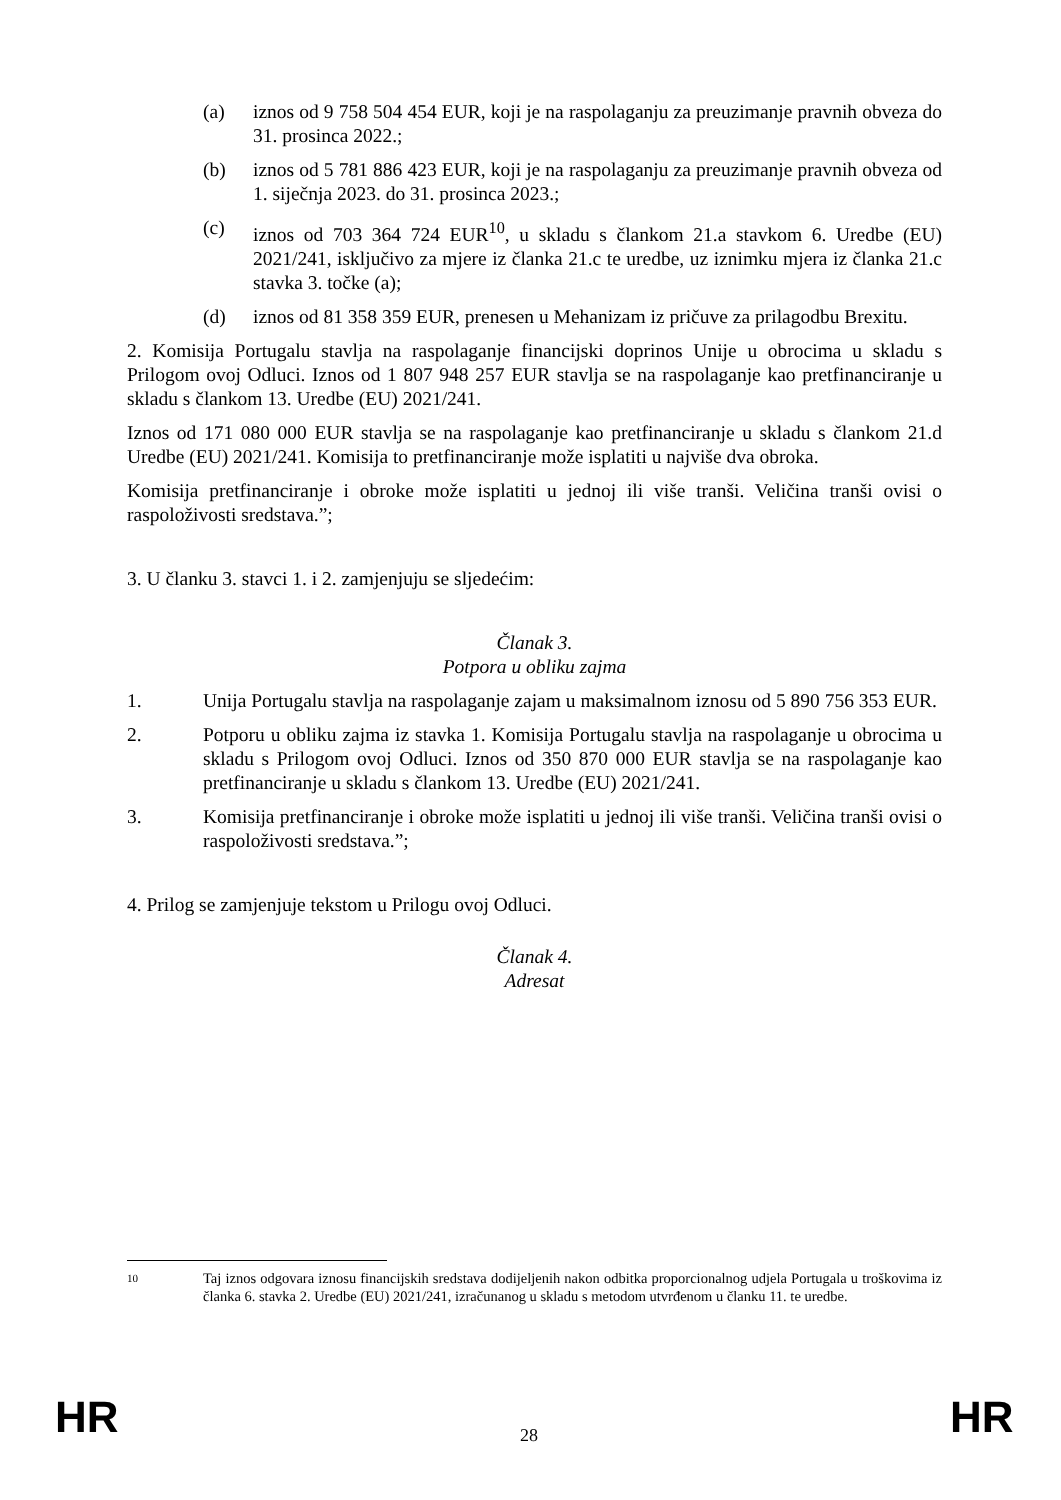(a) iznos od 9 758 504 454 EUR, koji je na raspolaganju za preuzimanje pravnih obveza do 31. prosinca 2022.;
(b) iznos od 5 781 886 423 EUR, koji je na raspolaganju za preuzimanje pravnih obveza od 1. siječnja 2023. do 31. prosinca 2023.;
(c) iznos od 703 364 724 EUR<sup>10</sup>, u skladu s člankom 21.a stavkom 6. Uredbe (EU) 2021/241, isključivo za mjere iz članka 21.c te uredbe, uz iznimku mjera iz članka 21.c stavka 3. točke (a);
(d) iznos od 81 358 359 EUR, prenesen u Mehanizam iz pričuve za prilagodbu Brexitu.
2. Komisija Portugalu stavlja na raspolaganje financijski doprinos Unije u obrocima u skladu s Prilogom ovoj Odluci. Iznos od 1 807 948 257 EUR stavlja se na raspolaganje kao pretfinanciranje u skladu s člankom 13. Uredbe (EU) 2021/241.
Iznos od 171 080 000 EUR stavlja se na raspolaganje kao pretfinanciranje u skladu s člankom 21.d Uredbe (EU) 2021/241. Komisija to pretfinanciranje može isplatiti u najviše dva obroka.
Komisija pretfinanciranje i obroke može isplatiti u jednoj ili više tranši. Veličina tranši ovisi o raspoloživosti sredstava.”;
3. U članku 3. stavci 1. i 2. zamjenjuju se sljedećim:
Članak 3.
Potpora u obliku zajma
1. Unija Portugalu stavlja na raspolaganje zajam u maksimalnom iznosu od 5 890 756 353 EUR.
2. Potporu u obliku zajma iz stavka 1. Komisija Portugalu stavlja na raspolaganje u obrocima u skladu s Prilogom ovoj Odluci. Iznos od 350 870 000 EUR stavlja se na raspolaganje kao pretfinanciranje u skladu s člankom 13. Uredbe (EU) 2021/241.
3. Komisija pretfinanciranje i obroke može isplatiti u jednoj ili više tranši. Veličina tranši ovisi o raspoloživosti sredstava.”;
4. Prilog se zamjenjuje tekstom u Prilogu ovoj Odluci.
Članak 4.
Adresat
10 Taj iznos odgovara iznosu financijskih sredstava dodijeljenih nakon odbitka proporcionalnog udjela Portugala u troškovima iz članka 6. stavka 2. Uredbe (EU) 2021/241, izračunanog u skladu s metodom utvrđenom u članku 11. te uredbe.
HR 28 HR